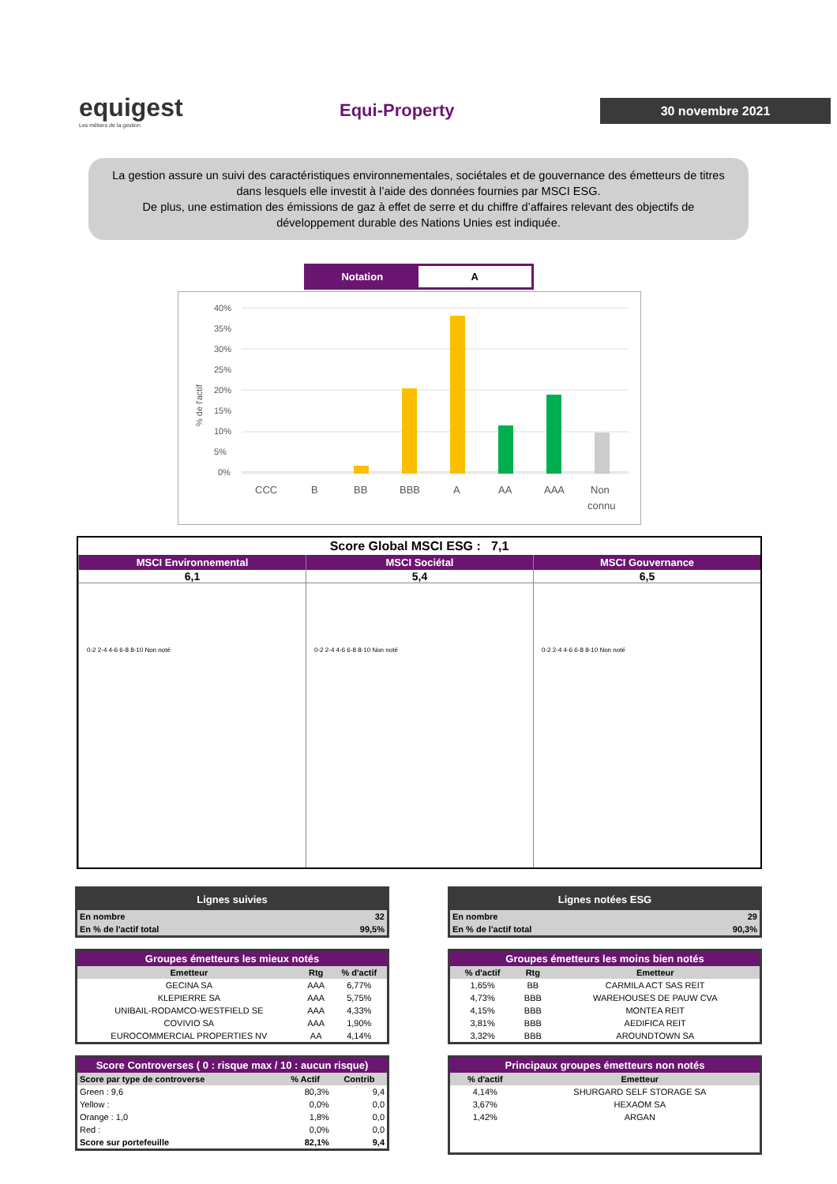equigest
Les métiers de la gestion
Equi-Property
30 novembre 2021
La gestion assure un suivi des caractéristiques environnementales, sociétales et de gouvernance des émetteurs de titres dans lesquels elle investit à l’aide des données fournies par MSCI ESG.
De plus, une estimation des émissions de gaz à effet de serre et du chiffre d’affaires relevant des objectifs de développement durable des Nations Unies est indiquée.
Notation A
% de l'actif
40%
35%
30%
25%
20%
15%
10%
5%
0%
CCC
B
BB
BBB
A
AA
AAA
Non
connu
Score Global MSCI ESG : 7,1
MSCI Environnemental
6,1
0-2 2-4 4-6 6-8 8-10 Non noté
MSCI Sociétal
5,4
0-2 2-4 4-6 6-8 8-10 Non noté
MSCI Gouvernance
6,5
0-2 2-4 4-6 6-8 8-10 Non noté
| Lignes suivies | |
| --- | --- |
| En nombre | 32 |
| En % de l'actif total | 99,5% |
| Groupes émetteurs les mieux notés | | |
| --- | --- | --- |
| Emetteur | Rtg | % d'actif |
| GECINA SA | AAA | 6,77% |
| KLEPIERRE SA | AAA | 5,75% |
| UNIBAIL-RODAMCO-WESTFIELD SE | AAA | 4,33% |
| COVIVIO SA | AAA | 1,90% |
| EUROCOMMERCIAL PROPERTIES NV | AA | 4,14% |
| Score Controverses ( 0 : risque max / 10 : aucun risque) | | |
| --- | --- | --- |
| Score par type de controverse | % Actif | Contrib |
| Green : 9,6 | 80,3% | 9,4 |
| Yellow : | 0,0% | 0,0 |
| Orange : 1,0 | 1,8% | 0,0 |
| Red : | 0,0% | 0,0 |
| Score sur portefeuille | 82,1% | 9,4 |
| Lignes notées ESG | |
| --- | --- |
| En nombre | 29 |
| En % de l'actif total | 90,3% |
| Groupes émetteurs les moins bien notés | | |
| --- | --- | --- |
| % d'actif | Rtg | Emetteur |
| 1,65% | BB | CARMILA ACT SAS REIT |
| 4,73% | BBB | WAREHOUSES DE PAUW CVA |
| 4,15% | BBB | MONTEA REIT |
| 3,81% | BBB | AEDIFICA REIT |
| 3,32% | BBB | AROUNDTOWN SA |
| Principaux groupes émetteurs non notés | |
| --- | --- |
| % d'actif | Emetteur |
| 4,14% | SHURGARD SELF STORAGE SA |
| 3,67% | HEXAOM SA |
| 1,42% | ARGAN |